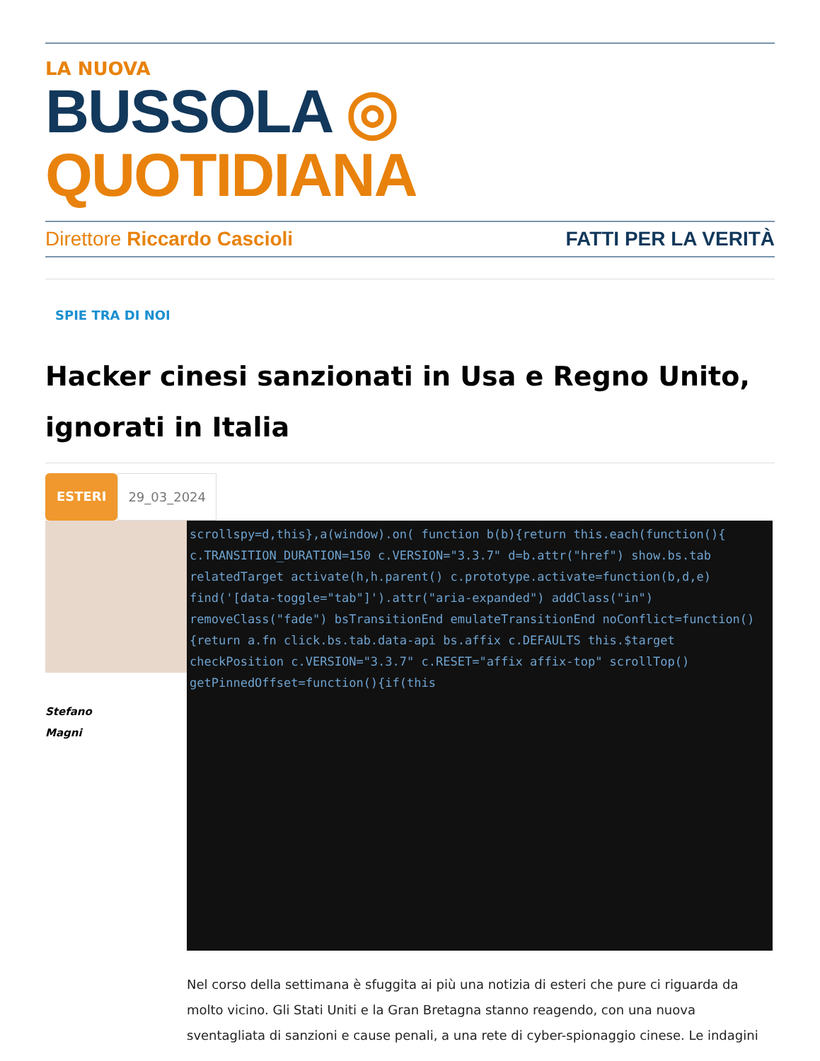LA NUOVA
BUSSOLA ◎ QUOTIDIANA
Direttore Riccardo Cascioli FATTI PER LA VERITÀ
SPIE TRA DI NOI
Hacker cinesi sanzionati in Usa e Regno Unito, ignorati in Italia
ESTERI 29_03_2024
Stefano
Magni
scrollspy=d,this},a(window).on( function b(b){return this.each(function(){ c.TRANSITION_DURATION=150 c.VERSION="3.3.7" d=b.attr("href") show.bs.tab relatedTarget activate(h,h.parent() c.prototype.activate=function(b,d,e) find('[data-toggle="tab"]').attr("aria-expanded") addClass("in") removeClass("fade") bsTransitionEnd emulateTransitionEnd noConflict=function(){return a.fn click.bs.tab.data-api bs.affix c.DEFAULTS this.$target checkPosition c.VERSION="3.3.7" c.RESET="affix affix-top" scrollTop() getPinnedOffset=function(){if(this
Nel corso della settimana è sfuggita ai più una notizia di esteri che pure ci riguarda da molto vicino. Gli Stati Uniti e la Gran Bretagna stanno reagendo, con una nuova sventagliata di sanzioni e cause penali, a una rete di cyber-spionaggio cinese. Le indagini